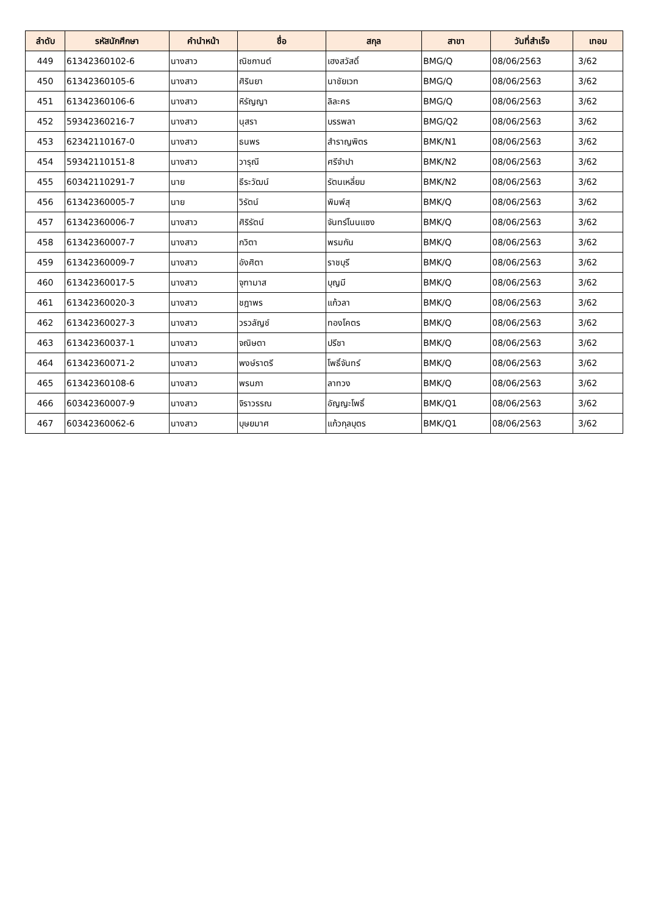| ลำดับ | รหัสนักศึกษา | คำนำหน้า | ชื่อ | สกุล | สาขา | วันที่สำเร็จ | เทอม |
| --- | --- | --- | --- | --- | --- | --- | --- |
| 449 | 61342360102-6 | นางสาว | ณิชกานต์ | เฮงสวัสดิ์ | BMG/Q | 08/06/2563 | 3/62 |
| 450 | 61342360105-6 | นางสาว | ศิรินยา | นาชัยเวท | BMG/Q | 08/06/2563 | 3/62 |
| 451 | 61342360106-6 | นางสาว | หิรัญญา | ลิละคร | BMG/Q | 08/06/2563 | 3/62 |
| 452 | 59342360216-7 | นางสาว | นุสรา | บรรพลา | BMG/Q2 | 08/06/2563 | 3/62 |
| 453 | 62342110167-0 | นางสาว | ธนพร | สำราญพิตร | BMK/N1 | 08/06/2563 | 3/62 |
| 454 | 59342110151-8 | นางสาว | วารุณี | ศรีจำปา | BMK/N2 | 08/06/2563 | 3/62 |
| 455 | 60342110291-7 | นาย | ธีระวัฒน์ | รัตนเหลี่ยม | BMK/N2 | 08/06/2563 | 3/62 |
| 456 | 61342360005-7 | นาย | วิรัตน์ | พิมพ์สุ | BMK/Q | 08/06/2563 | 3/62 |
| 457 | 61342360006-7 | นางสาว | ศิริรัตน์ | จันทร์โนนแซง | BMK/Q | 08/06/2563 | 3/62 |
| 458 | 61342360007-7 | นางสาว | กวิตา | พรมกัน | BMK/Q | 08/06/2563 | 3/62 |
| 459 | 61342360009-7 | นางสาว | อังศิตา | ราชบุรี | BMK/Q | 08/06/2563 | 3/62 |
| 460 | 61342360017-5 | นางสาว | จุฑามาส | บุญมี | BMK/Q | 08/06/2563 | 3/62 |
| 461 | 61342360020-3 | นางสาว | ชฎาพร | แก้วลา | BMK/Q | 08/06/2563 | 3/62 |
| 462 | 61342360027-3 | นางสาว | วรวลัญช์ | ทองโคตร | BMK/Q | 08/06/2563 | 3/62 |
| 463 | 61342360037-1 | นางสาว | จณิษตา | ปรีชา | BMK/Q | 08/06/2563 | 3/62 |
| 464 | 61342360071-2 | นางสาว | พงษ์ราตรี | โพธิ์จันทร์ | BMK/Q | 08/06/2563 | 3/62 |
| 465 | 61342360108-6 | นางสาว | พรนภา | ลาทวง | BMK/Q | 08/06/2563 | 3/62 |
| 466 | 60342360007-9 | นางสาว | จิราวรรณ | อัญญะโพธิ์ | BMK/Q1 | 08/06/2563 | 3/62 |
| 467 | 60342360062-6 | นางสาว | บุษยมาศ | แก้วกุลบุตร | BMK/Q1 | 08/06/2563 | 3/62 |